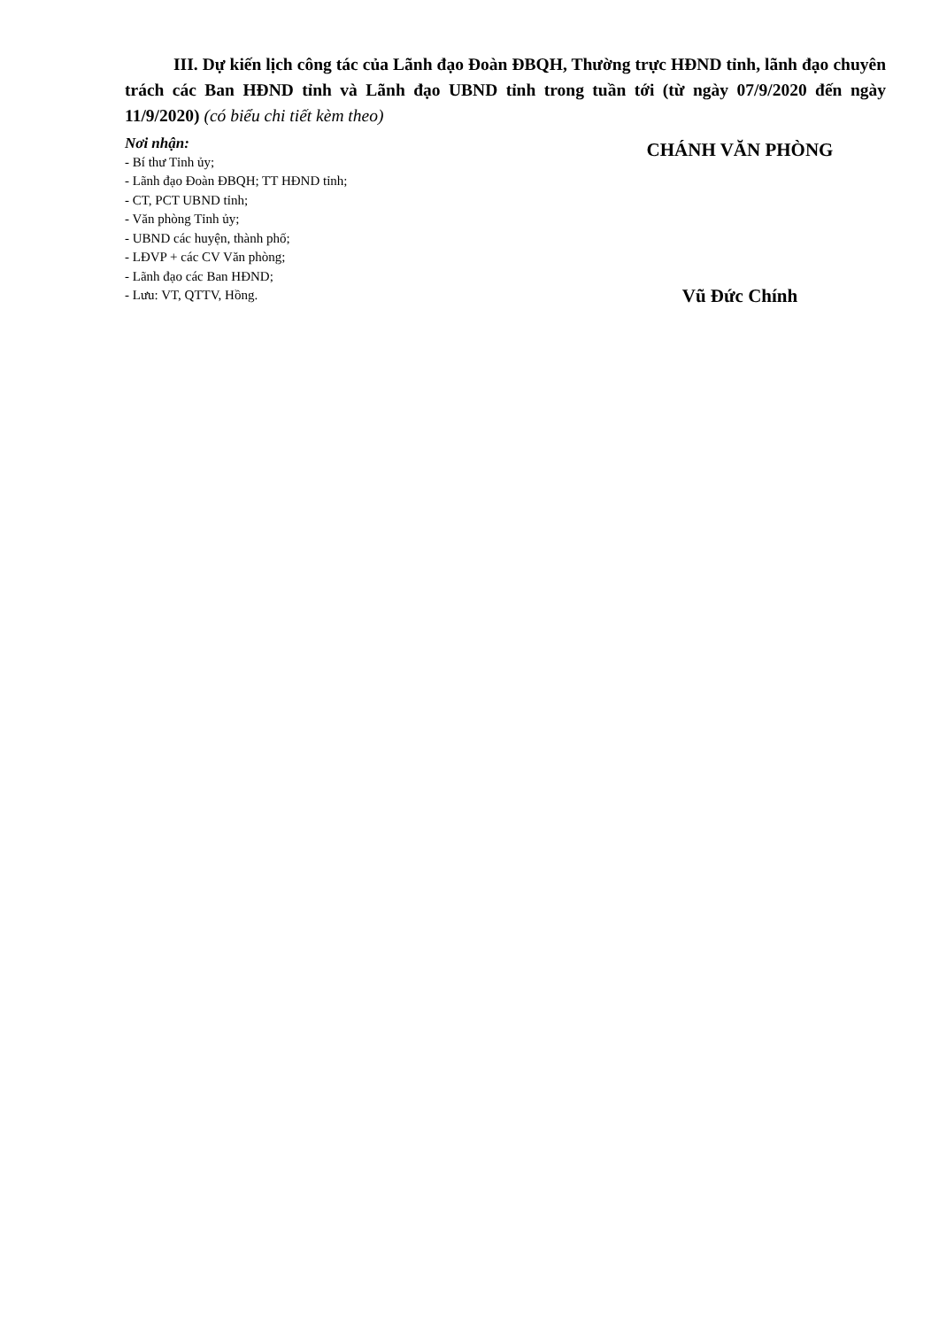III. Dự kiến lịch công tác của Lãnh đạo Đoàn ĐBQH, Thường trực HĐND tỉnh, lãnh đạo chuyên trách các Ban HĐND tỉnh và Lãnh đạo UBND tỉnh trong tuần tới (từ ngày 07/9/2020 đến ngày 11/9/2020) (có biểu chi tiết kèm theo)
Nơi nhận:
- Bí thư Tỉnh ủy;
- Lãnh đạo Đoàn ĐBQH; TT HĐND tỉnh;
- CT, PCT UBND tỉnh;
- Văn phòng Tỉnh ủy;
- UBND các huyện, thành phố;
- LĐVP + các CV Văn phòng;
- Lãnh đạo các Ban HĐND;
- Lưu: VT, QTTV, Hồng.
CHÁNH VĂN PHÒNG
Vũ Đức Chính